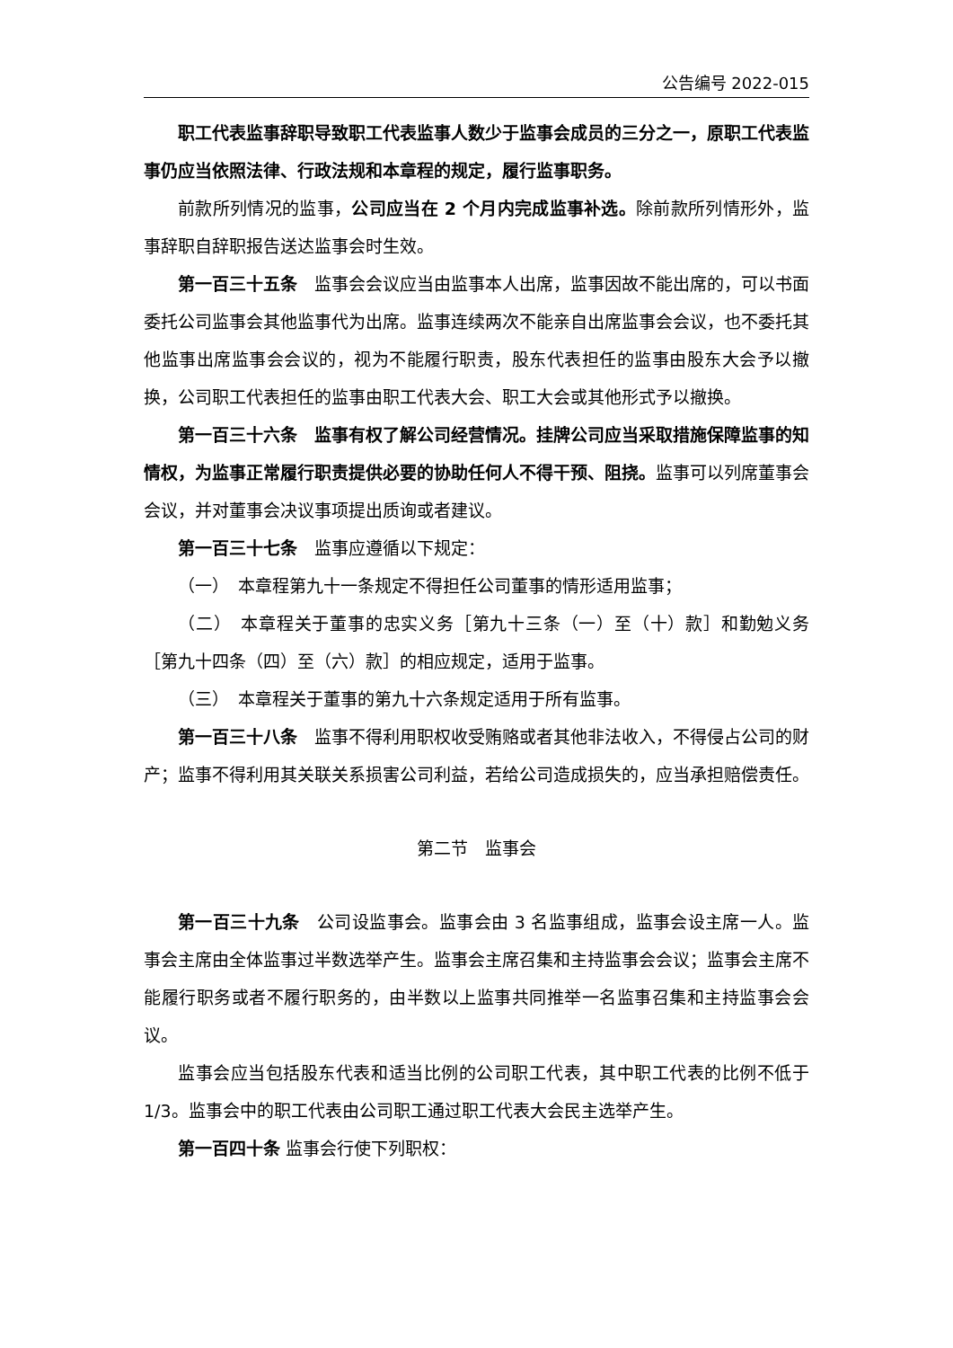公告编号 2022-015
职工代表监事辞职导致职工代表监事人数少于监事会成员的三分之一，原职工代表监事仍应当依照法律、行政法规和本章程的规定，履行监事职务。
前款所列情况的监事，公司应当在 2 个月内完成监事补选。除前款所列情形外，监事辞职自辞职报告送达监事会时生效。
第一百三十五条　监事会会议应当由监事本人出席，监事因故不能出席的，可以书面委托公司监事会其他监事代为出席。监事连续两次不能亲自出席监事会会议，也不委托其他监事出席监事会会议的，视为不能履行职责，股东代表担任的监事由股东大会予以撤换，公司职工代表担任的监事由职工代表大会、职工大会或其他形式予以撤换。
第一百三十六条　监事有权了解公司经营情况。挂牌公司应当采取措施保障监事的知情权，为监事正常履行职责提供必要的协助任何人不得干预、阻挠。监事可以列席董事会会议，并对董事会决议事项提出质询或者建议。
第一百三十七条　监事应遵循以下规定：
（一）　本章程第九十一条规定不得担任公司董事的情形适用监事；
（二）　本章程关于董事的忠实义务［第九十三条（一）至（十）款］和勤勉义务［第九十四条（四）至（六）款］的相应规定，适用于监事。
（三）　本章程关于董事的第九十六条规定适用于所有监事。
第一百三十八条　监事不得利用职权收受贿赂或者其他非法收入，不得侵占公司的财产；监事不得利用其关联关系损害公司利益，若给公司造成损失的，应当承担赔偿责任。
第二节　监事会
第一百三十九条　公司设监事会。监事会由 3 名监事组成，监事会设主席一人。监事会主席由全体监事过半数选举产生。监事会主席召集和主持监事会会议；监事会主席不能履行职务或者不履行职务的，由半数以上监事共同推举一名监事召集和主持监事会会议。
监事会应当包括股东代表和适当比例的公司职工代表，其中职工代表的比例不低于 1/3。监事会中的职工代表由公司职工通过职工代表大会民主选举产生。
第一百四十条 监事会行使下列职权：